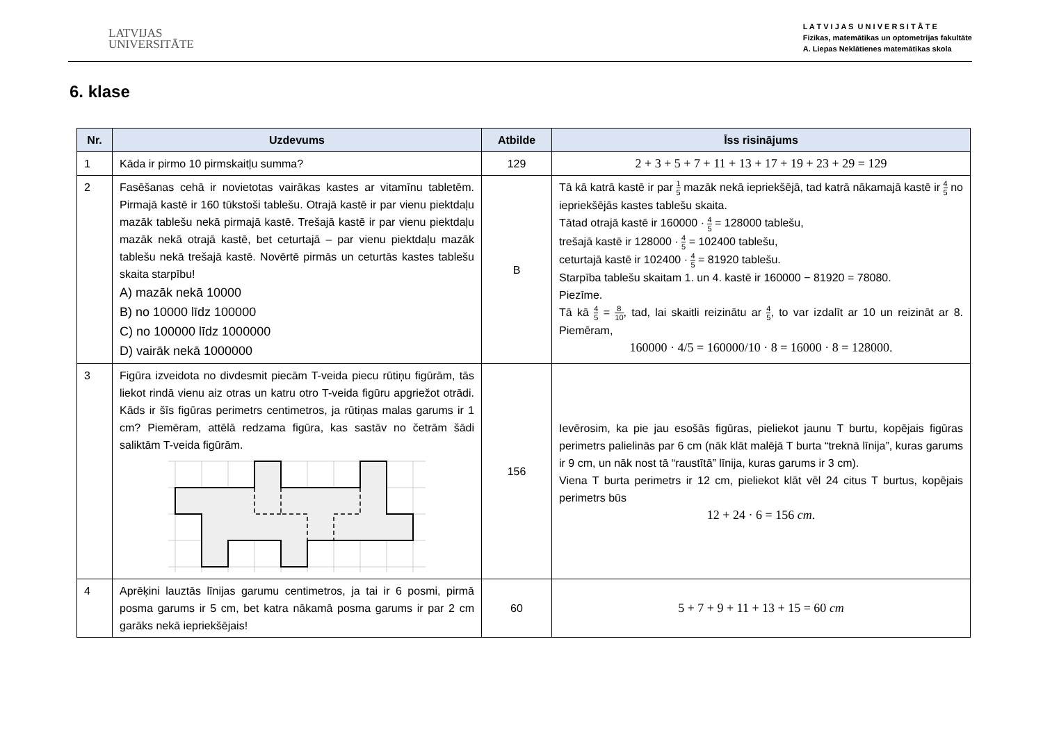LATVIJAS
UNIVERSITĀTE
L A T V I J A S U N I V E R S I T Ā T E
Fizikas, matemātikas un optometrijas fakultāte
A. Liepas Neklātienes matemātikas skola
6. klase
| Nr. | Uzdevums | Atbilde | Īss risinājums |
| --- | --- | --- | --- |
| 1 | Kāda ir pirmo 10 pirmskaitļu summa? | 129 | 2 + 3 + 5 + 7 + 11 + 13 + 17 + 19 + 23 + 29 = 129 |
| 2 | Fasēšanas cehā ir novietotas vairākas kastes ar vitamīnu tabletēm. Pirmajā kastē ir 160 tūkstoši tablešu. Otrajā kastē ir par vienu piektdaļu mazāk tablešu nekā pirmajā kastē. Trešajā kastē ir par vienu piektdaļu mazāk nekā otrajā kastē, bet ceturtajā – par vienu piektdaļu mazāk tablešu nekā trešajā kastē. Novērtē pirmās un ceturtās kastes tablešu skaita starpību! A) mazāk nekā 10000 B) no 10000 līdz 100000 C) no 100000 līdz 1000000 D) vairāk nekā 1000000 | B | Tā kā katrā kastē ir par 1 5 mazāk nekā iepriekšējā, tad katrā nākamajā kastē ir 4 5 no iepriekšējās kastes tablešu skaita. Tātad otrajā kastē ir 160000 · 4 5 = 128000 tablešu, trešajā kastē ir 128000 · 4 5 = 102400 tablešu, ceturtajā kastē ir 102400 · 4 5 = 81920 tablešu. Starpība tablešu skaitam 1. un 4. kastē ir 160000 − 81920 = 78080. Piezīme. Tā kā 4 5 = 8 10 , tad, lai skaitli reizinātu ar 4 5 , to var izdalīt ar 10 un reizināt ar 8. Piemēram, 160000 · 4/5 = 160000/10 · 8 = 16000 · 8 = 128000. |
| 3 | Figūra izveidota no divdesmit piecām T-veida piecu rūtiņu figūrām, tās liekot rindā vienu aiz otras un katru otro T-veida figūru apgriežot otrādi. Kāds ir šīs figūras perimetrs centimetros, ja rūtiņas malas garums ir 1 cm? Piemēram, attēlā redzama figūra, kas sastāv no četrām šādi saliktām T-veida figūrām. | 156 | Ievērosim, ka pie jau esošās figūras, pieliekot jaunu T burtu, kopējais figūras perimetrs palielinās par 6 cm (nāk klāt malējā T burta “treknā līnija”, kuras garums ir 9 cm, un nāk nost tā “raustītā” līnija, kuras garums ir 3 cm). Viena T burta perimetrs ir 12 cm, pieliekot klāt vēl 24 citus T burtus, kopējais perimetrs būs 12 + 24 · 6 = 156 cm . |
| 4 | Aprēķini lauztās līnijas garumu centimetros, ja tai ir 6 posmi, pirmā posma garums ir 5 cm, bet katra nākamā posma garums ir par 2 cm garāks nekā iepriekšējais! | 60 | 5 + 7 + 9 + 11 + 13 + 15 = 60 cm |